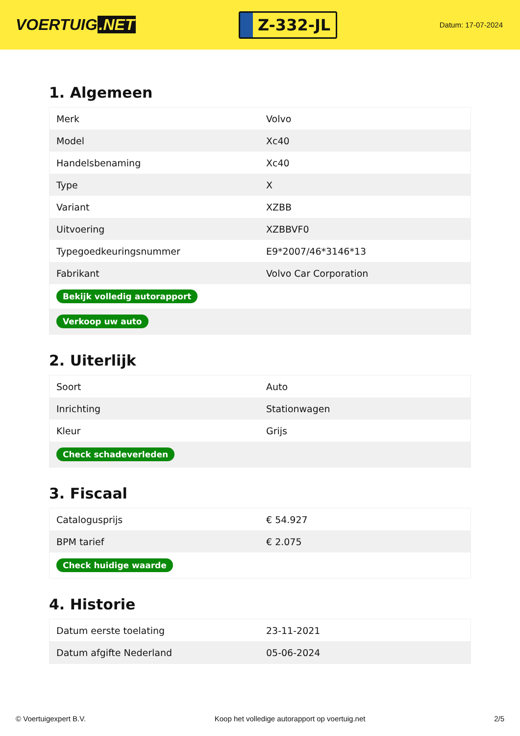VOERTUIG.NET
Z-332-JL
Datum: 17-07-2024
1. Algemeen
| Merk | Volvo |
| Model | Xc40 |
| Handelsbenaming | Xc40 |
| Type | X |
| Variant | XZBB |
| Uitvoering | XZBBVF0 |
| Typegoedkeuringsnummer | E9*2007/46*3146*13 |
| Fabrikant | Volvo Car Corporation |
| Bekijk volledig autorapport | |
| Verkoop uw auto | |
2. Uiterlijk
| Soort | Auto |
| Inrichting | Stationwagen |
| Kleur | Grijs |
| Check schadeverleden | |
3. Fiscaal
| Catalogusprijs | € 54.927 |
| BPM tarief | € 2.075 |
| Check huidige waarde | |
4. Historie
| Datum eerste toelating | 23-11-2021 |
| Datum afgifte Nederland | 05-06-2024 |
© Voertuigexpert B.V. Koop het volledige autorapport op voertuig.net 2/5